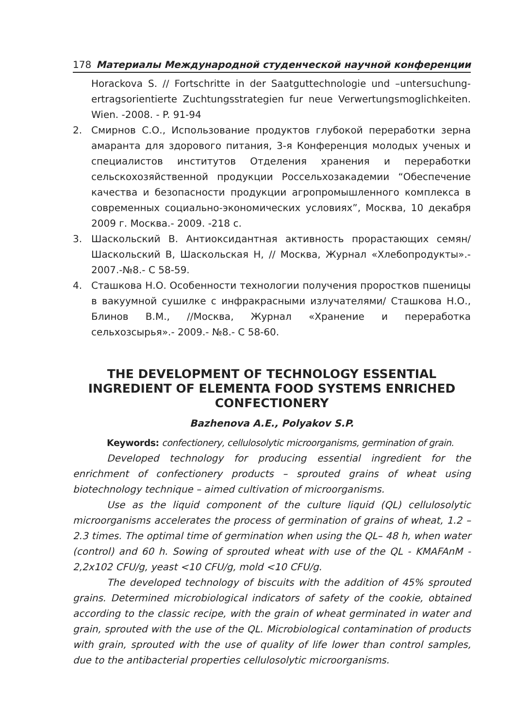178 Материалы Международной студенческой научной конференции
Horackova S. // Fortschritte in der Saatguttechnologie und –untersuchung- ertragsorientierte Zuchtungsstrategien fur neue Verwertungsmoglichkeiten. Wien. -2008. - P. 91-94
2. Смирнов С.О., Использование продуктов глубокой переработки зерна амаранта для здорового питания, 3-я Конференция молодых ученых и специалистов институтов Отделения хранения и переработки сельскохозяйственной продукции Россельхозакадемии “Обеспечение качества и безопасности продукции агропромышленного комплекса в современных социально-экономических условиях”, Москва, 10 декабря 2009 г. Москва.- 2009. -218 с.
3. Шаскольский В. Антиоксидантная активность прорастающих семян/ Шаскольский В, Шаскольская Н, // Москва, Журнал «Хлебопродукты».- 2007.-№8.- С 58-59.
4. Сташкова Н.О. Особенности технологии получения проростков пшеницы в вакуумной сушилке с инфракрасными излучателями/ Сташкова Н.О., Блинов В.М., //Москва, Журнал «Хранение и переработка сельхозсырья».- 2009.- №8.- С 58-60.
THE DEVELOPMENT OF TECHNOLOGY ESSENTIAL INGREDIENT OF ELEMENTA FOOD SYSTEMS ENRICHED CONFECTIONERY
Bazhenova A.E., Polyakov S.P.
Keywords: confectionery, cellulosolytic microorganisms, germination of grain.
Developed technology for producing essential ingredient for the enrichment of confectionery products – sprouted grains of wheat using biotechnology technique – aimed cultivation of microorganisms.
Use as the liquid component of the culture liquid (QL) cellulosolytic microorganisms accelerates the process of germination of grains of wheat, 1.2 – 2.3 times. The optimal time of germination when using the QL– 48 h, when water (control) and 60 h. Sowing of sprouted wheat with use of the QL - KMAFAnM - 2,2x102 CFU/g, yeast <10 CFU/g, mold <10 CFU/g.
The developed technology of biscuits with the addition of 45% sprouted grains. Determined microbiological indicators of safety of the cookie, obtained according to the classic recipe, with the grain of wheat germinated in water and grain, sprouted with the use of the QL. Microbiological contamination of products with grain, sprouted with the use of quality of life lower than control samples, due to the antibacterial properties cellulosolytic microorganisms.